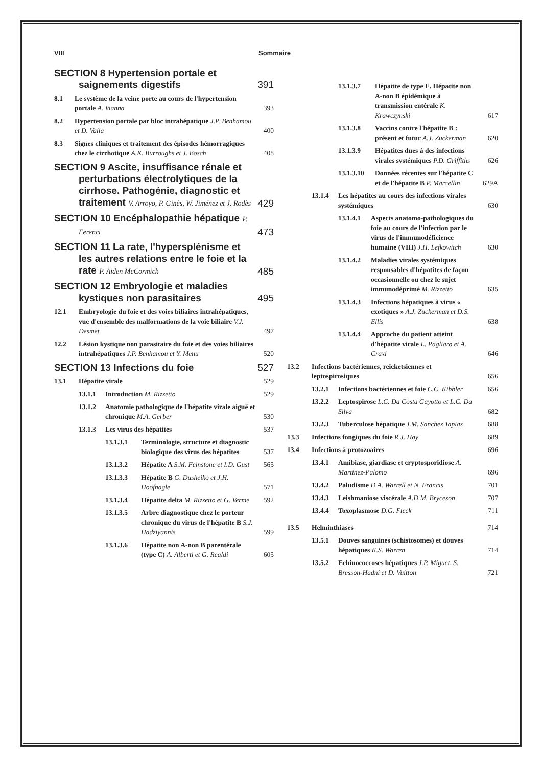VIII Sommaire
SECTION 8 Hypertension portale et saignements digestifs
391
8.1 Le système de la veine porte au cours de l'hypertension portale A. Vianna 393
8.2 Hypertension portale par bloc intrahépatique J.P. Benhamou et D. Valla 400
8.3 Signes cliniques et traitement des épisodes hémorragiques chez le cirrhotique A.K. Burroughs et J. Bosch 408
SECTION 9 Ascite, insuffisance rénale et perturbations électrolytiques de la cirrhose. Pathogénie, diagnostic et traitement V. Arroyo, P. Ginès, W. Jiménez et J. Rodès
429
SECTION 10 Encéphalopathie hépatique P. Ferenci
473
SECTION 11 La rate, l'hypersplénisme et les autres relations entre le foie et la rate P. Aiden McCormick
485
SECTION 12 Embryologie et maladies kystiques non parasitaires
495
12.1 Embryologie du foie et des voies biliaires intrahépatiques, vue d'ensemble des malformations de la voie biliaire V.J. Desmet 497
12.2 Lésion kystique non parasitaire du foie et des voies biliaires intrahépatiques J.P. Benhamou et Y. Menu 520
SECTION 13 Infections du foie 527
13.1 Hépatite virale 529
13.1.1 Introduction M. Rizzetto 529
13.1.2 Anatomie pathologique de l'hépatite virale aiguë et chronique M.A. Gerber 530
13.1.3 Les virus des hépatites 537
13.1.3.1 Terminologie, structure et diagnostic biologique des virus des hépatites 537
13.1.3.2 Hépatite A S.M. Feinstone et I.D. Gust 565
13.1.3.3 Hépatite B G. Dusheiko et J.H. Hoofnagle 571
13.1.3.4 Hépatite delta M. Rizzetto et G. Verme 592
13.1.3.5 Arbre diagnostique chez le porteur chronique du virus de l'hépatite B S.J. Hadziyannis 599
13.1.3.6 Hépatite non A-non B parentérale (type C) A. Alberti et G. Realdi 605
13.1.3.7 Hépatite de type E. Hépatite non A-non B épidémique à transmission entérale K. Krawczynski 617
13.1.3.8 Vaccins contre l'hépatite B : présent et futur A.J. Zuckerman 620
13.1.3.9 Hépatites dues à des infections virales systémiques P.D. Griffiths 626
13.1.3.10 Données récentes sur l'hépatite C et de l'hépatite B P. Marcellin 629A
13.1.4 Les hépatites au cours des infections virales systémiques 630
13.1.4.1 Aspects anatomo-pathologiques du foie au cours de l'infection par le virus de l'immunodéficience humaine (VIH) J.H. Lefkowitch 630
13.1.4.2 Maladies virales systémiques responsables d'hépatites de façon occasionnelle ou chez le sujet immunodéprimé M. Rizzetto 635
13.1.4.3 Infections hépatiques à virus « exotiques » A.J. Zuckerman et D.S. Ellis 638
13.1.4.4 Approche du patient atteint d'hépatite virale L. Pagliaro et A. Craxi 646
13.2 Infections bactériennes, reicketsiennes et leptospirosiques 656
13.2.1 Infections bactériennes et foie C.C. Kibbler 656
13.2.2 Leptospirose L.C. Da Costa Gayotto et L.C. Da Silva 682
13.2.3 Tuberculose hépatique J.M. Sanchez Tapias 688
13.3 Infections fongiques du foie R.J. Hay 689
13.4 Infections à protozoaires 696
13.4.1 Amibiase, giardiase et cryptosporidiose A. Martínez-Palomo 696
13.4.2 Paludisme D.A. Warrell et N. Francis 701
13.4.3 Leishmaniose viscérale A.D.M. Bryceson 707
13.4.4 Toxoplasmose D.G. Fleck 711
13.5 Helminthiases 714
13.5.1 Douves sanguines (schistosomes) et douves hépatiques K.S. Warren 714
13.5.2 Echinococcoses hépatiques J.P. Miguet, S. Bresson-Hadni et D. Vuitton 721